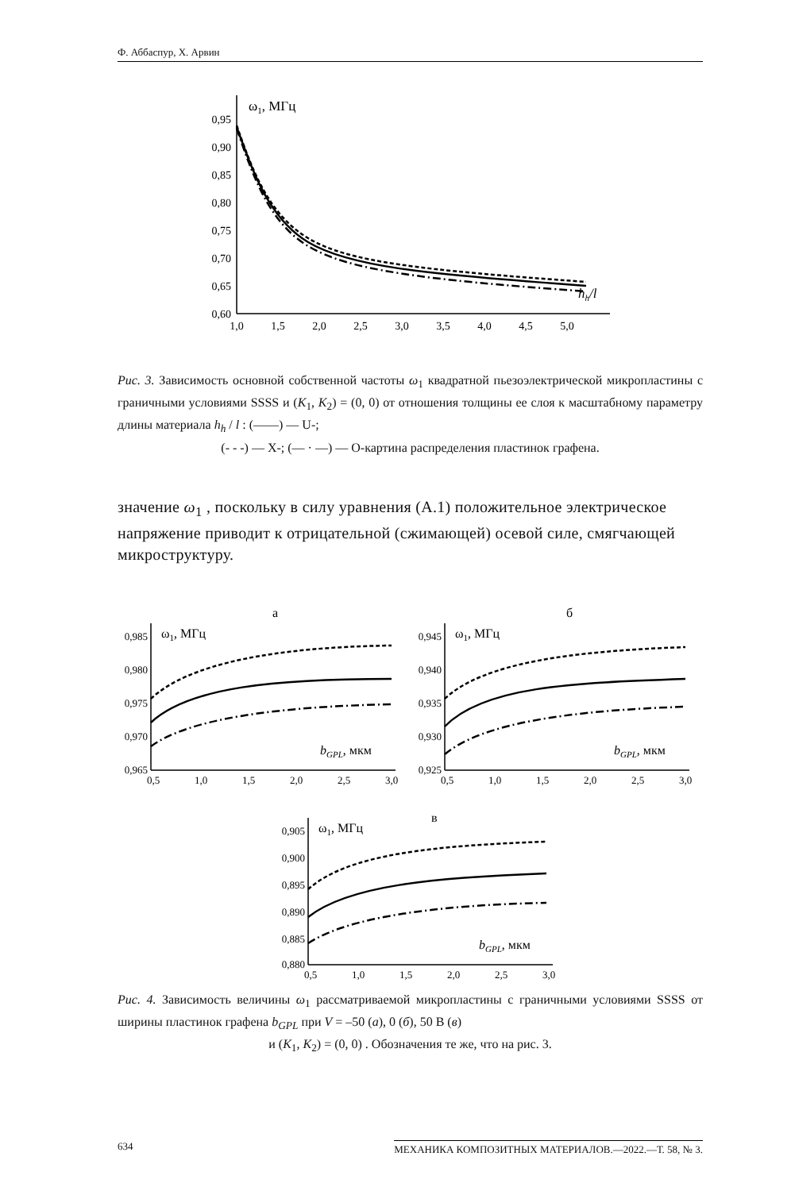Ф. Аббаспур, Х. Арвин
ω1, МГц
hh/l
0,95
0,90
0,85
0,80
0,75
0,70
0,65
0,60
1,0
1,5
2,0
2,5
3,0
3,5
4,0
4,5
5,0
Рис. 3. Зависимость основной собственной частоты ω<sub>1</sub> квадратной пьезоэлектрической микропластины с граничными условиями SSSS и (K<sub>1</sub>, K<sub>2</sub>) = (0, 0) от отношения толщины ее слоя к масштабному параметру длины материала h<sub>h</sub> / l : (——) — U-;
(- - -) — X-; (— · —) — O-картина распределения пластинок графена.
значение ω<sub>1</sub> , поскольку в силу уравнения (А.1) положительное электрическое напряжение приводит к отрицательной (сжимающей) осевой силе, смягчающей микроструктуру.
а
б
в
ω1, МГц
ω1, МГц
ω1, МГц
bGPL, мкм
bGPL, мкм
bGPL, мкм
0,985
0,980
0,975
0,970
0,965
0,945
0,940
0,935
0,930
0,925
0,905
0,900
0,895
0,890
0,885
0,880
0,5
1,0
1,5
2,0
2,5
3,0
0,5
1,0
1,5
2,0
2,5
3,0
0,5
1,0
1,5
2,0
2,5
3,0
Рис. 4. Зависимость величины ω<sub>1</sub> рассматриваемой микропластины с граничными условиями SSSS от ширины пластинок графена b<sub>GPL</sub> при V = –50 (а), 0 (б), 50 В (в)
и (K<sub>1</sub>, K<sub>2</sub>) = (0, 0) . Обозначения те же, что на рис. 3.
634 МЕХАНИКА КОМПОЗИТНЫХ МАТЕРИАЛОВ.—2022.—Т. 58, № 3.